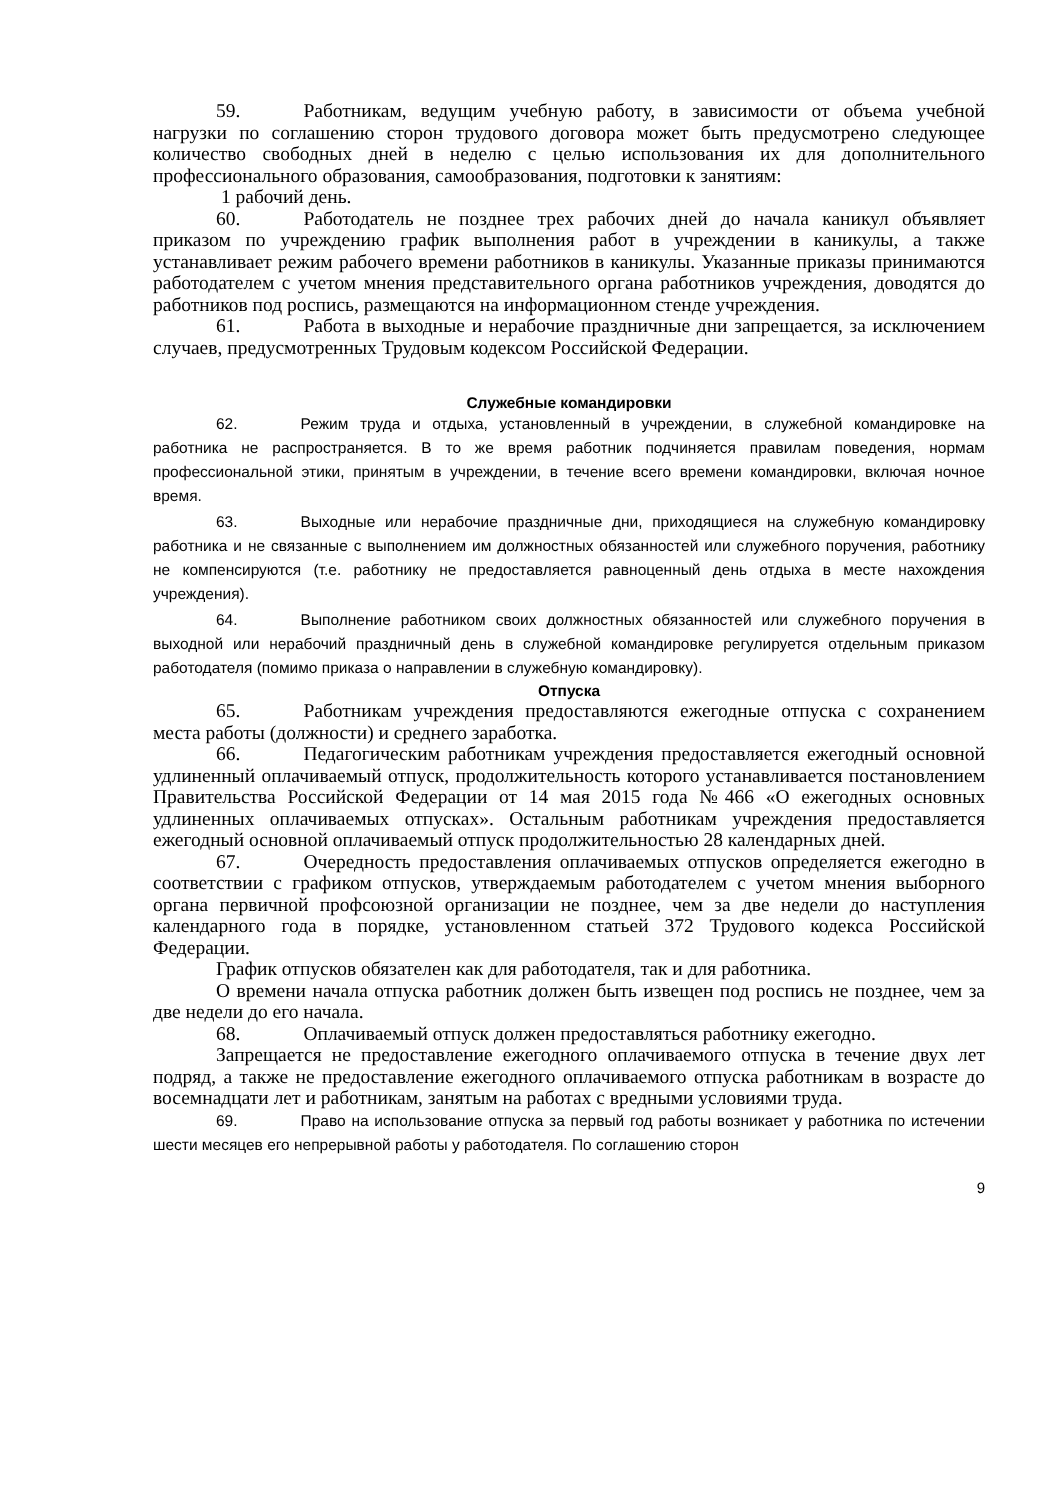59. Работникам, ведущим учебную работу, в зависимости от объема учебной нагрузки по соглашению сторон трудового договора может быть предусмотрено следующее количество свободных дней в неделю с целью использования их для дополнительного профессионального образования, самообразования, подготовки к занятиям:
1 рабочий день.
60. Работодатель не позднее трех рабочих дней до начала каникул объявляет приказом по учреждению график выполнения работ в учреждении в каникулы, а также устанавливает режим рабочего времени работников в каникулы. Указанные приказы принимаются работодателем с учетом мнения представительного органа работников учреждения, доводятся до работников под роспись, размещаются на информационном стенде учреждения.
61. Работа в выходные и нерабочие праздничные дни запрещается, за исключением случаев, предусмотренных Трудовым кодексом Российской Федерации.
Служебные командировки
62. Режим труда и отдыха, установленный в учреждении, в служебной командировке на работника не распространяется. В то же время работник подчиняется правилам поведения, нормам профессиональной этики, принятым в учреждении, в течение всего времени командировки, включая ночное время.
63. Выходные или нерабочие праздничные дни, приходящиеся на служебную командировку работника и не связанные с выполнением им должностных обязанностей или служебного поручения, работнику не компенсируются (т.е. работнику не предоставляется равноценный день отдыха в месте нахождения учреждения).
64. Выполнение работником своих должностных обязанностей или служебного поручения в выходной или нерабочий праздничный день в служебной командировке регулируется отдельным приказом работодателя (помимо приказа о направлении в служебную командировку).
Отпуска
65. Работникам учреждения предоставляются ежегодные отпуска с сохранением места работы (должности) и среднего заработка.
66. Педагогическим работникам учреждения предоставляется ежегодный основной удлиненный оплачиваемый отпуск, продолжительность которого устанавливается постановлением Правительства Российской Федерации от 14 мая 2015 года №466 «О ежегодных основных удлиненных оплачиваемых отпусках». Остальным работникам учреждения предоставляется ежегодный основной оплачиваемый отпуск продолжительностью 28 календарных дней.
67. Очередность предоставления оплачиваемых отпусков определяется ежегодно в соответствии с графиком отпусков, утверждаемым работодателем с учетом мнения выборного органа первичной профсоюзной организации не позднее, чем за две недели до наступления календарного года в порядке, установленном статьей 372 Трудового кодекса Российской Федерации.
График отпусков обязателен как для работодателя, так и для работника.
О времени начала отпуска работник должен быть извещен под роспись не позднее, чем за две недели до его начала.
68. Оплачиваемый отпуск должен предоставляться работнику ежегодно.
Запрещается не предоставление ежегодного оплачиваемого отпуска в течение двух лет подряд, а также не предоставление ежегодного оплачиваемого отпуска работникам в возрасте до восемнадцати лет и работникам, занятым на работах с вредными условиями труда.
69. Право на использование отпуска за первый год работы возникает у работника по истечении шести месяцев его непрерывной работы у работодателя. По соглашению сторон
9